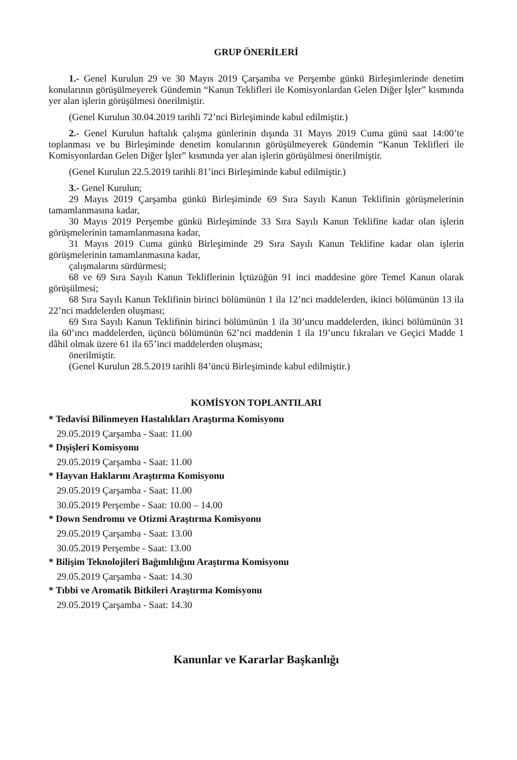GRUP ÖNERİLERİ
1.- Genel Kurulun 29 ve 30 Mayıs 2019 Çarşamba ve Perşembe günkü Birleşimlerinde denetim konularının görüşülmeyerek Gündemin “Kanun Teklifleri ile Komisyonlardan Gelen Diğer İşler” kısmında yer alan işlerin görüşülmesi önerilmiştir.
(Genel Kurulun 30.04.2019 tarihli 72’nci Birleşiminde kabul edilmiştir.)
2.- Genel Kurulun haftalık çalışma günlerinin dışında 31 Mayıs 2019 Cuma günü saat 14:00’te toplanması ve bu Birleşiminde denetim konularının görüşülmeyerek Gündemin “Kanun Teklifleri ile Komisyonlardan Gelen Diğer İşler” kısmında yer alan işlerin görüşülmesi önerilmiştir.
(Genel Kurulun 22.5.2019 tarihli 81’inci Birleşiminde kabul edilmiştir.)
3.- Genel Kurulun;
29 Mayıs 2019 Çarşamba günkü Birleşiminde 69 Sıra Sayılı Kanun Teklifinin görüşmelerinin tamamlanmasına kadar,
30 Mayıs 2019 Perşembe günkü Birleşiminde 33 Sıra Sayılı Kanun Teklifine kadar olan işlerin görüşmelerinin tamamlanmasına kadar,
31 Mayıs 2019 Cuma günkü Birleşiminde 29 Sıra Sayılı Kanun Teklifine kadar olan işlerin görüşmelerinin tamamlanmasına kadar,
çalışmalarını sürdürmesi;
68 ve 69 Sıra Sayılı Kanun Tekliflerinin İçtüzüğün 91 inci maddesine göre Temel Kanun olarak görüşülmesi;
68 Sıra Sayılı Kanun Teklifinin birinci bölümünün 1 ila 12’nci maddelerden, ikinci bölümünün 13 ila 22’nci maddelerden oluşması;
69 Sıra Sayılı Kanun Teklifinin birinci bölümünün 1 ila 30’uncu maddelerden, ikinci bölümünün 31 ila 60’ıncı maddelerden, üçüncü bölümünün 62’nci maddenin 1 ila 19’uncu fıkraları ve Geçici Madde 1 dâhil olmak üzere 61 ila 65’inci maddelerden oluşması;
önerilmiştir.
(Genel Kurulun 28.5.2019 tarihli 84’üncü Birleşiminde kabul edilmiştir.)
KOMİSYON TOPLANTILARI
* Tedavisi Bilinmeyen Hastalıkları Araştırma Komisyonu
29.05.2019 Çarşamba - Saat: 11.00
* Dışişleri Komisyonu
29.05.2019 Çarşamba - Saat: 11.00
* Hayvan Haklarını Araştırma Komisyonu
29.05.2019 Çarşamba - Saat: 11.00
30.05.2019 Perşembe - Saat: 10.00 – 14.00
* Down Sendromu ve Otizmi Araştırma Komisyonu
29.05.2019 Çarşamba - Saat: 13.00
30.05.2019 Perşembe - Saat: 13.00
* Bilişim Teknolojileri Bağımlılığını Araştırma Komisyonu
29.05.2019 Çarşamba - Saat: 14.30
* Tıbbi ve Aromatik Bitkileri Araştırma Komisyonu
29.05.2019 Çarşamba - Saat: 14.30
Kanunlar ve Kararlar Başkanlığı